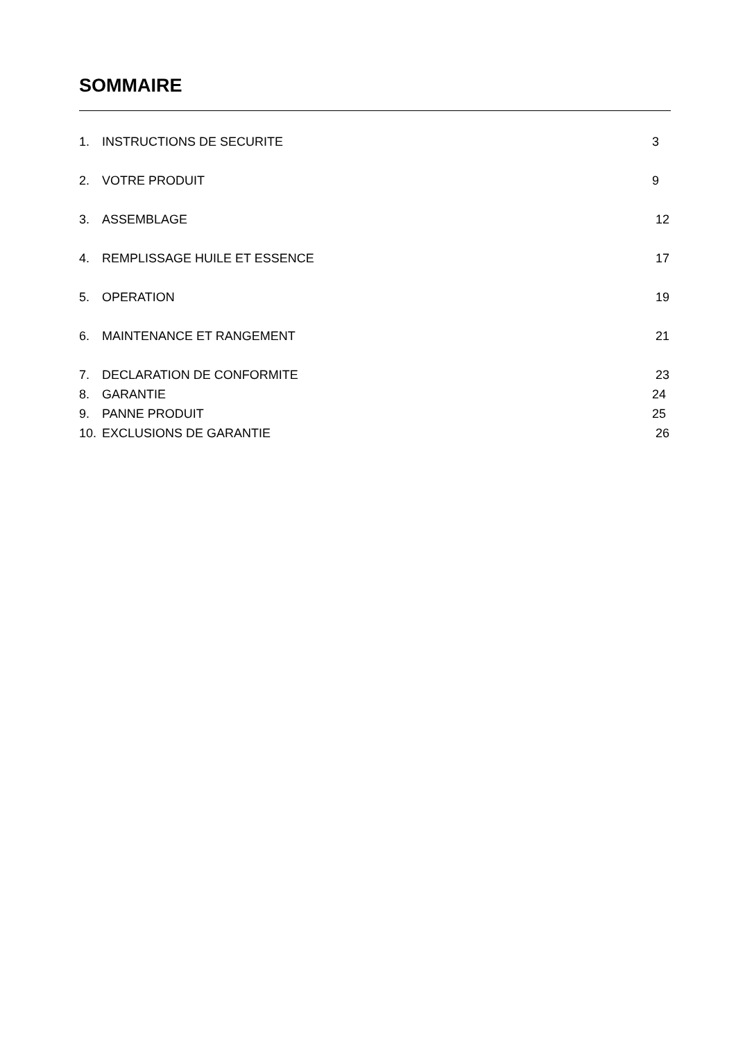SOMMAIRE
1. INSTRUCTIONS DE SECURITE 3
2. VOTRE PRODUIT 9
3. ASSEMBLAGE 12
4. REMPLISSAGE HUILE ET ESSENCE 17
5. OPERATION 19
6. MAINTENANCE ET RANGEMENT 21
7. DECLARATION DE CONFORMITE 23
8. GARANTIE 24
9. PANNE PRODUIT 25
10. EXCLUSIONS DE GARANTIE 26